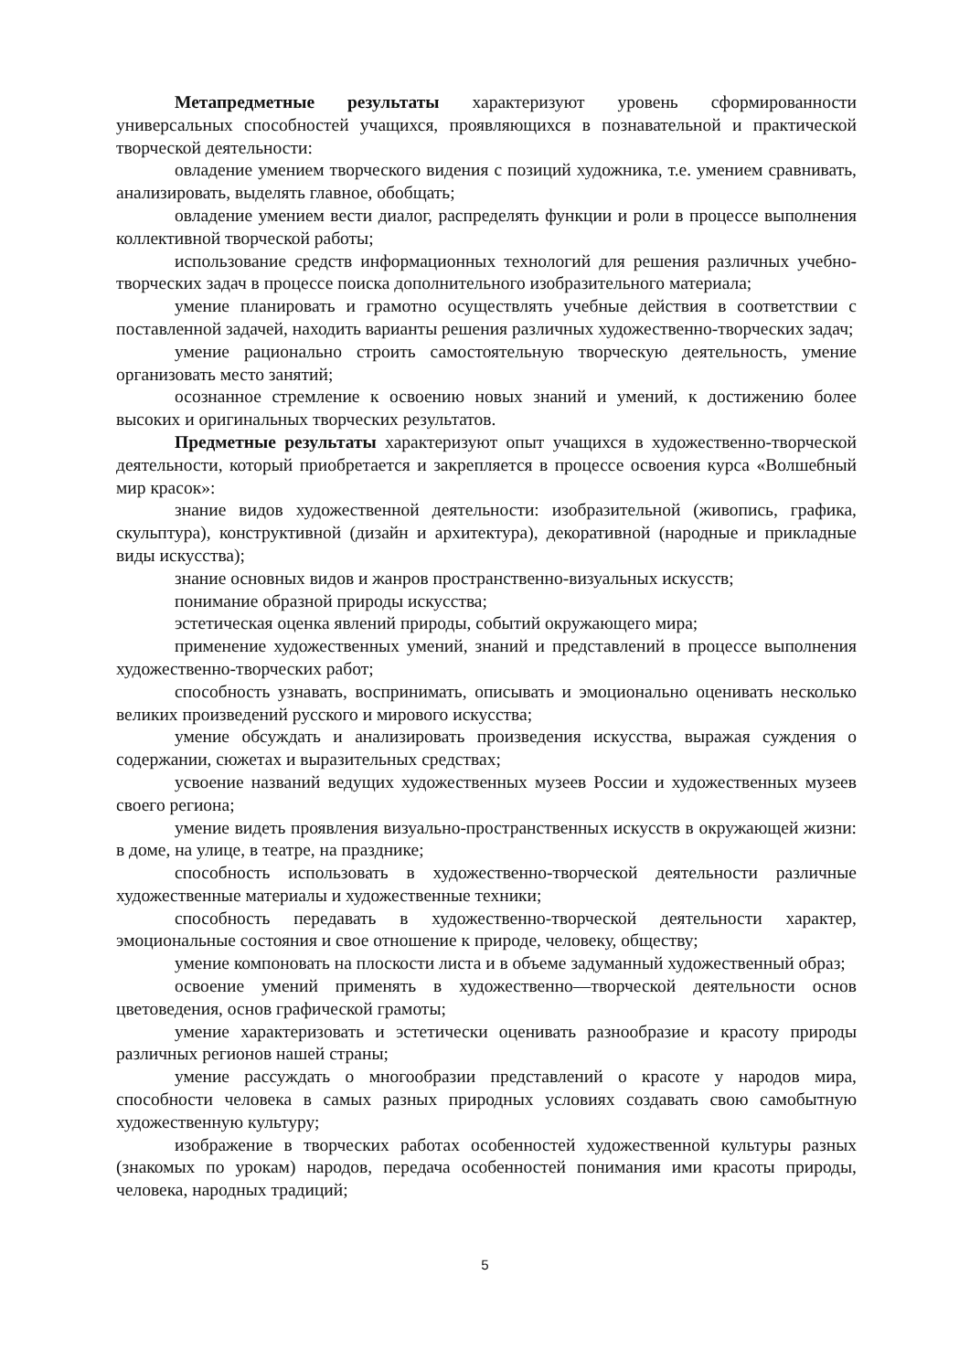Метапредметные результаты характеризуют уровень сформированности универсальных способностей учащихся, проявляющихся в познавательной и практической творческой деятельности:
овладение умением творческого видения с позиций художника, т.е. умением сравнивать, анализировать, выделять главное, обобщать;
овладение умением вести диалог, распределять функции и роли в процессе выполнения коллективной творческой работы;
использование средств информационных технологий для решения различных учебно-творческих задач в процессе поиска дополнительного изобразительного материала;
умение планировать и грамотно осуществлять учебные действия в соответствии с поставленной задачей, находить варианты решения различных художественно-творческих задач;
умение рационально строить самостоятельную творческую деятельность, умение организовать место занятий;
осознанное стремление к освоению новых знаний и умений, к достижению более высоких и оригинальных творческих результатов.
Предметные результаты характеризуют опыт учащихся в художественно-творческой деятельности, который приобретается и закрепляется в процессе освоения курса «Волшебный мир красок»:
знание видов художественной деятельности: изобразительной (живопись, графика, скульптура), конструктивной (дизайн и архитектура), декоративной (народные и прикладные виды искусства);
знание основных видов и жанров пространственно-визуальных искусств;
понимание образной природы искусства;
эстетическая оценка явлений природы, событий окружающего мира;
применение художественных умений, знаний и представлений в процессе выполнения художественно-творческих работ;
способность узнавать, воспринимать, описывать и эмоционально оценивать несколько великих произведений русского и мирового искусства;
умение обсуждать и анализировать произведения искусства, выражая суждения о содержании, сюжетах и выразительных средствах;
усвоение названий ведущих художественных музеев России и художественных музеев своего региона;
умение видеть проявления визуально-пространственных искусств в окружающей жизни: в доме, на улице, в театре, на празднике;
способность использовать в художественно-творческой деятельности различные художественные материалы и художественные техники;
способность передавать в художественно-творческой деятельности характер, эмоциональные состояния и свое отношение к природе, человеку, обществу;
умение компоновать на плоскости листа и в объеме задуманный художественный образ;
освоение умений применять в художественно—творческой деятельности основ цветоведения, основ графической грамоты;
умение характеризовать и эстетически оценивать разнообразие и красоту природы различных регионов нашей страны;
умение рассуждать о многообразии представлений о красоте у народов мира, способности человека в самых разных природных условиях создавать свою самобытную художественную культуру;
изображение в творческих работах особенностей художественной культуры разных (знакомых по урокам) народов, передача особенностей понимания ими красоты природы, человека, народных традиций;
5